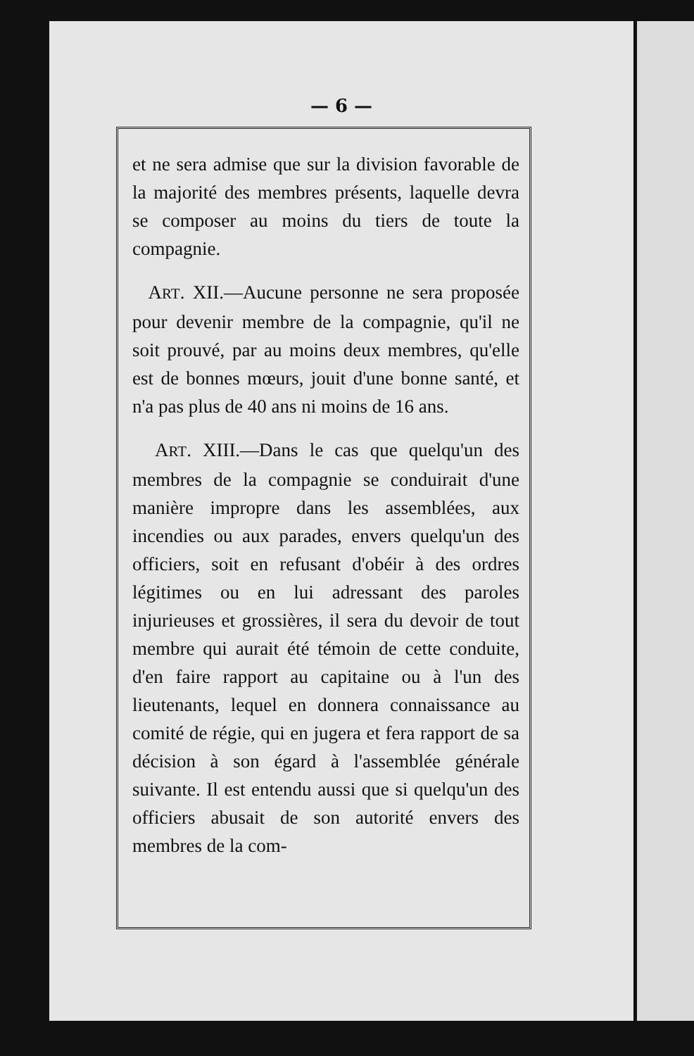— 6 —
et ne sera admise que sur la division favorable de la majorité des membres présents, laquelle devra se composer au moins du tiers de toute la compagnie.
ART. XII.—Aucune personne ne sera proposée pour devenir membre de la compagnie, qu'il ne soit prouvé, par au moins deux membres, qu'elle est de bonnes mœurs, jouit d'une bonne santé, et n'a pas plus de 40 ans ni moins de 16 ans.
ART. XIII.—Dans le cas que quelqu'un des membres de la compagnie se conduirait d'une manière impropre dans les assemblées, aux incendies ou aux parades, envers quelqu'un des officiers, soit en refusant d'obéir à des ordres légitimes ou en lui adressant des paroles injurieuses et grossières, il sera du devoir de tout membre qui aurait été témoin de cette conduite, d'en faire rapport au capitaine ou à l'un des lieutenants, lequel en donnera connaissance au comité de régie, qui en jugera et fera rapport de sa décision à son égard à l'assemblée générale suivante. Il est entendu aussi que si quelqu'un des officiers abusait de son autorité envers des membres de la com-